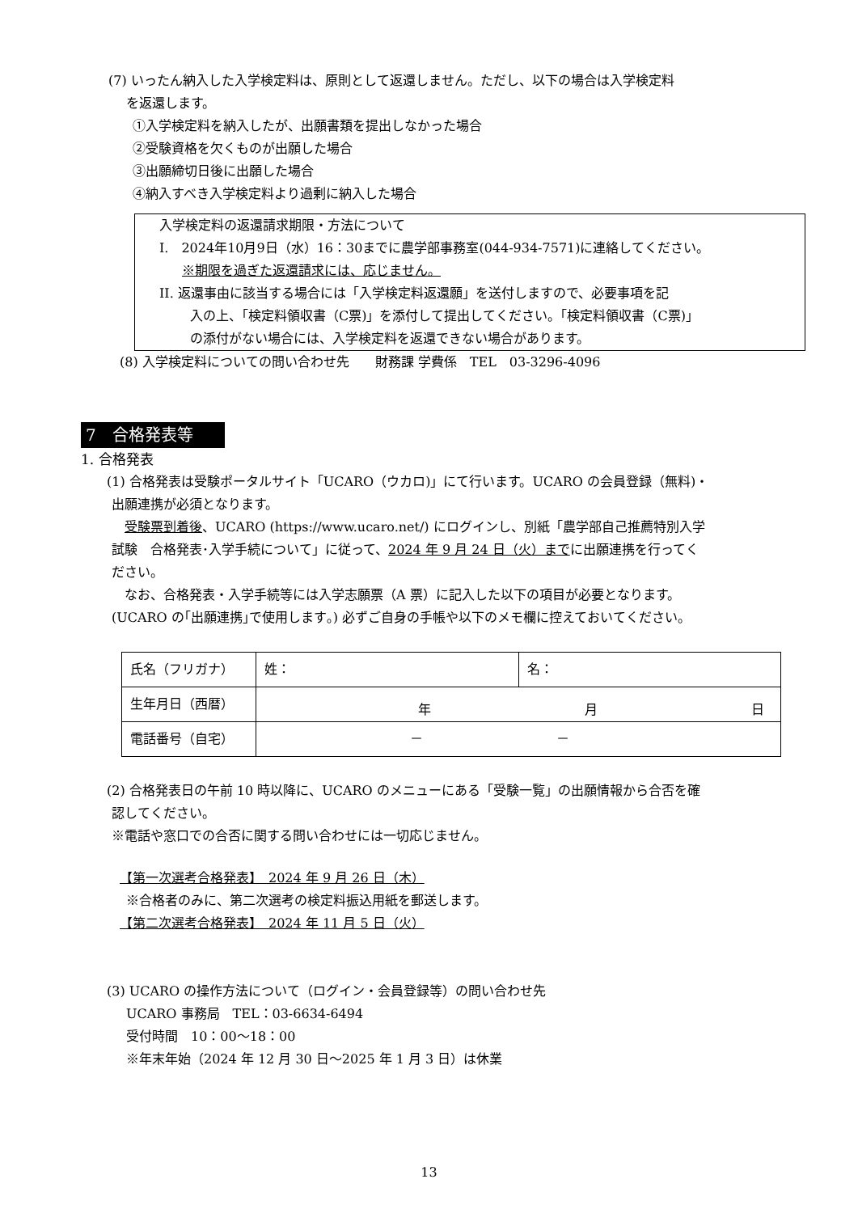(7) いったん納入した入学検定料は、原則として返還しません。ただし、以下の場合は入学検定料
を返還します。
①入学検定料を納入したが、出願書類を提出しなかった場合
②受験資格を欠くものが出願した場合
③出願締切日後に出願した場合
④納入すべき入学検定料より過剰に納入した場合
入学検定料の返還請求期限・方法について
I.　2024年10月9日（水）16：30までに農学部事務室(044-934-7571)に連絡してください。
※期限を過ぎた返還請求には、応じません。
II. 返還事由に該当する場合には「入学検定料返還願」を送付しますので、必要事項を記
入の上、「検定料領収書（C票)」を添付して提出してください。「検定料領収書（C票)」
の添付がない場合には、入学検定料を返還できない場合があります。
(8) 入学検定料についての問い合わせ先　　財務課 学費係　TEL　03-3296-4096
7　合格発表等
1. 合格発表
(1) 合格発表は受験ポータルサイト「UCARO（ウカロ)」にて行います。UCARO の会員登録（無料)・
出願連携が必須となります。
　受験票到着後、UCARO (https://www.ucaro.net/) にログインし、別紙「農学部自己推薦特別入学
試験　合格発表･入学手続について」に従って、2024 年 9 月 24 日（火）までに出願連携を行ってく
ださい。
　なお、合格発表・入学手続等には入学志願票（A 票）に記入した以下の項目が必要となります。
(UCARO の｢出願連携｣で使用します｡) 必ずご自身の手帳や以下のメモ欄に控えておいてください。
| 氏名（フリガナ） | 姓： | 名： |
| 生年月日（西暦） | 年 月 日 | |
| 電話番号（自宅） | － － | |
(2) 合格発表日の午前 10 時以降に、UCARO のメニューにある「受験一覧」の出願情報から合否を確
認してください。
※電話や窓口での合否に関する問い合わせには一切応じません。
【第一次選考合格発表】　2024 年 9 月 26 日（木）
※合格者のみに、第二次選考の検定料振込用紙を郵送します。
【第二次選考合格発表】　2024 年 11 月 5 日（火）
(3) UCARO の操作方法について（ログイン・会員登録等）の問い合わせ先
UCARO 事務局　TEL：03-6634-6494
受付時間　10：00～18：00
※年末年始（2024 年 12 月 30 日～2025 年 1 月 3 日）は休業
13